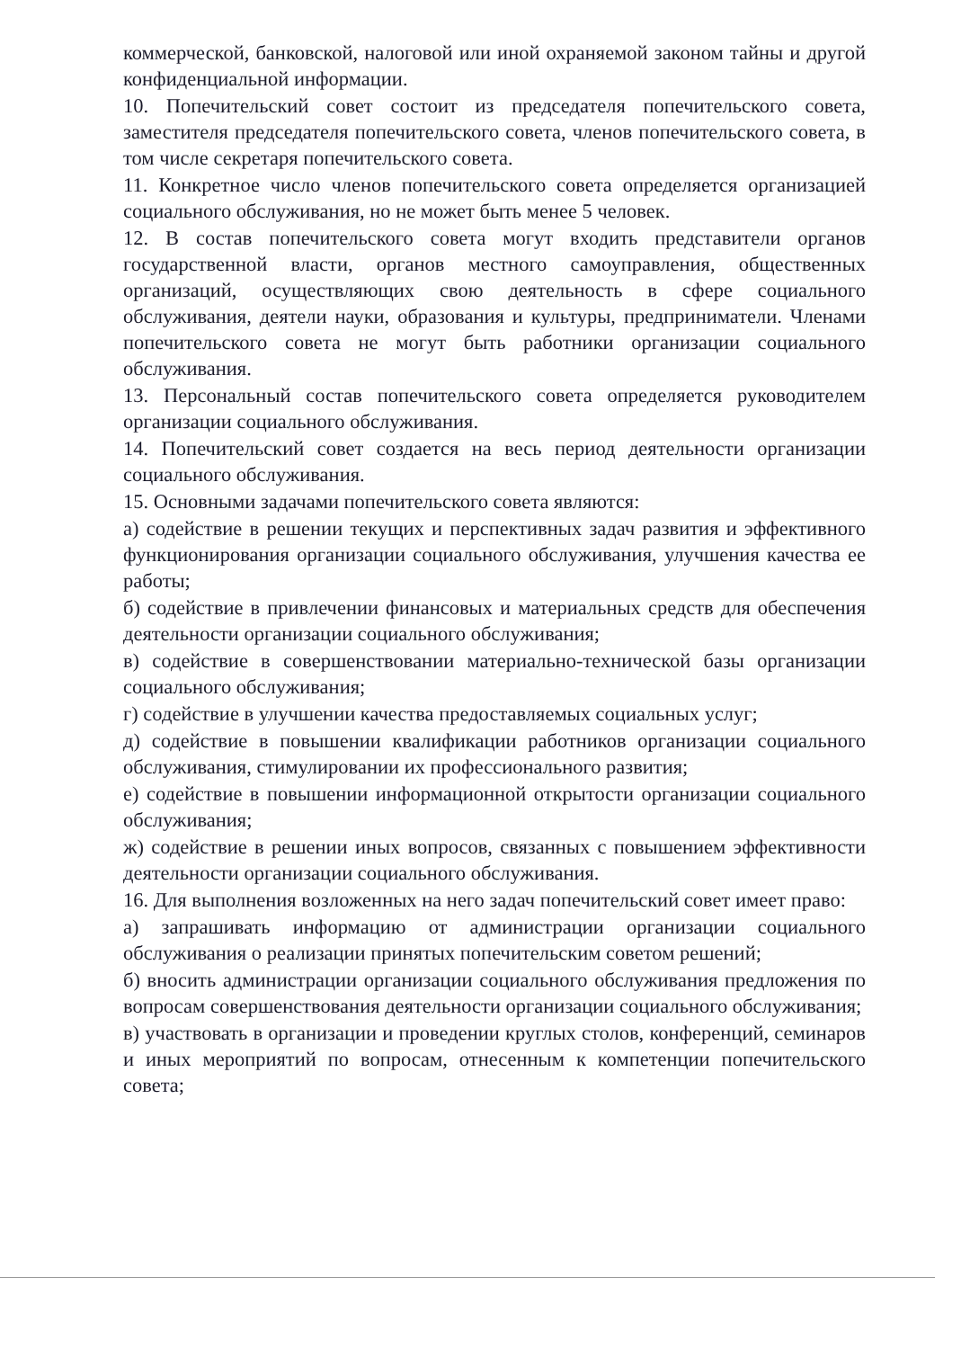коммерческой, банковской, налоговой или иной охраняемой законом тайны и другой конфиденциальной информации.
10. Попечительский совет состоит из председателя попечительского совета, заместителя председателя попечительского совета, членов попечительского совета, в том числе секретаря попечительского совета.
11. Конкретное число членов попечительского совета определяется организацией социального обслуживания, но не может быть менее 5 человек.
12. В состав попечительского совета могут входить представители органов государственной власти, органов местного самоуправления, общественных организаций, осуществляющих свою деятельность в сфере социального обслуживания, деятели науки, образования и культуры, предприниматели. Членами попечительского совета не могут быть работники организации социального обслуживания.
13. Персональный состав попечительского совета определяется руководителем организации социального обслуживания.
14. Попечительский совет создается на весь период деятельности организации социального обслуживания.
15. Основными задачами попечительского совета являются:
а) содействие в решении текущих и перспективных задач развития и эффективного функционирования организации социального обслуживания, улучшения качества ее работы;
б) содействие в привлечении финансовых и материальных средств для обеспечения деятельности организации социального обслуживания;
в) содействие в совершенствовании материально-технической базы организации социального обслуживания;
г) содействие в улучшении качества предоставляемых социальных услуг;
д) содействие в повышении квалификации работников организации социального обслуживания, стимулировании их профессионального развития;
е) содействие в повышении информационной открытости организации социального обслуживания;
ж) содействие в решении иных вопросов, связанных с повышением эффективности деятельности организации социального обслуживания.
16. Для выполнения возложенных на него задач попечительский совет имеет право:
а) запрашивать информацию от администрации организации социального обслуживания о реализации принятых попечительским советом решений;
б) вносить администрации организации социального обслуживания предложения по вопросам совершенствования деятельности организации социального обслуживания;
в) участвовать в организации и проведении круглых столов, конференций, семинаров и иных мероприятий по вопросам, отнесенным к компетенции попечительского совета;